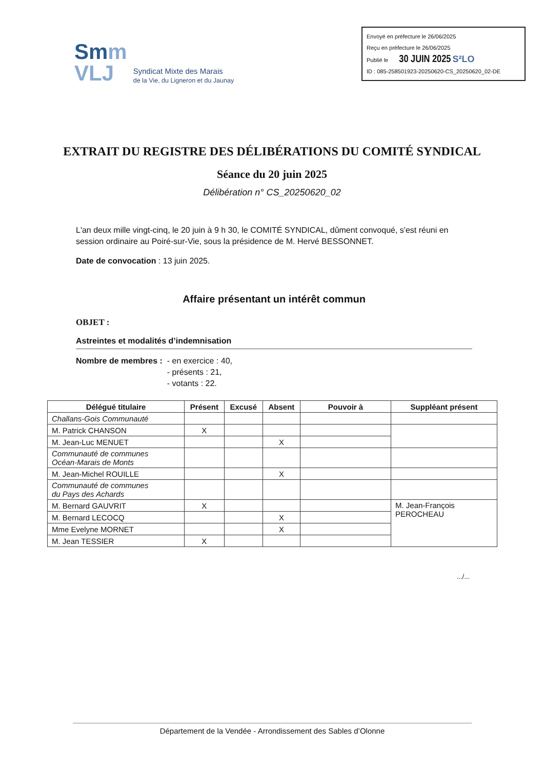Smm
VLJ
Syndicat Mixte des Marais
de la Vie, du Ligneron et du Jaunay
Envoyé en préfecture le 26/06/2025
Reçu en préfecture le 26/06/2025
Publié le 30 JUIN 2025 S²LO
ID : 085-258501923-20250620-CS_20250620_02-DE
EXTRAIT DU REGISTRE DES DÉLIBÉRATIONS DU COMITÉ SYNDICAL
Séance du 20 juin 2025
Délibération n° CS_20250620_02
L'an deux mille vingt-cinq, le 20 juin à 9 h 30, le COMITÉ SYNDICAL, dûment convoqué, s'est réuni en session ordinaire au Poiré-sur-Vie, sous la présidence de M. Hervé BESSONNET.
Date de convocation : 13 juin 2025.
Affaire présentant un intérêt commun
OBJET :
Astreintes et modalités d’indemnisation
Nombre de membres : - en exercice : 40,
- présents : 21,
- votants : 22.
| Délégué titulaire | Présent | Excusé | Absent | Pouvoir à | Suppléant présent |
| --- | --- | --- | --- | --- | --- |
| Challans-Gois Communauté | | | | | |
| M. Patrick CHANSON | X | | | | |
| M. Jean-Luc MENUET | | | X | | |
| Communauté de communes Océan-Marais de Monts | | | | | |
| M. Jean-Michel ROUILLE | | | X | | |
| Communauté de communes du Pays des Achards | | | | | |
| M. Bernard GAUVRIT | X | | | | M. Jean-François PEROCHEAU |
| M. Bernard LECOCQ | | | X | | |
| Mme Evelyne MORNET | | | X | | |
| M. Jean TESSIER | X | | | | |
.../...
Département de la Vendée - Arrondissement des Sables d’Olonne